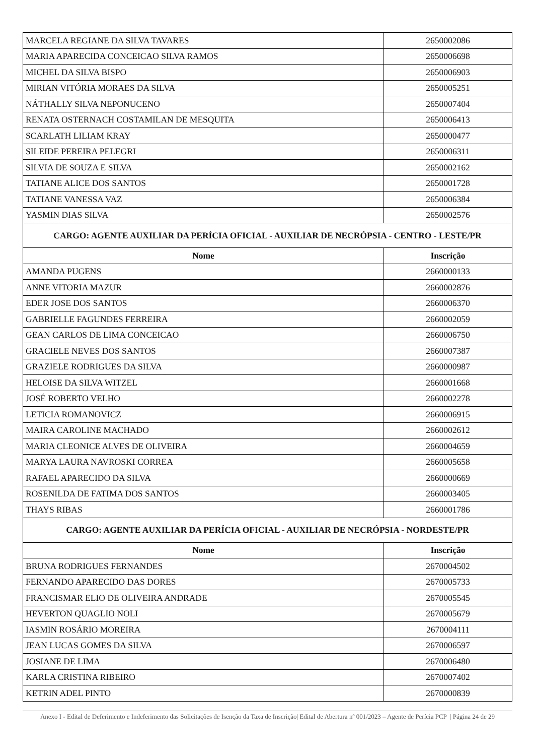| MARCELA REGIANE DA SILVA TAVARES | 2650002086 |
| MARIA APARECIDA CONCEICAO SILVA RAMOS | 2650006698 |
| MICHEL DA SILVA BISPO | 2650006903 |
| MIRIAN VITÓRIA MORAES DA SILVA | 2650005251 |
| NÁTHALLY SILVA NEPONUCENO | 2650007404 |
| RENATA OSTERNACH COSTAMILAN DE MESQUITA | 2650006413 |
| SCARLATH LILIAM KRAY | 2650000477 |
| SILEIDE PEREIRA PELEGRI | 2650006311 |
| SILVIA DE SOUZA E SILVA | 2650002162 |
| TATIANE ALICE DOS SANTOS | 2650001728 |
| TATIANE VANESSA VAZ | 2650006384 |
| YASMIN DIAS SILVA | 2650002576 |
| CARGO: AGENTE AUXILIAR DA PERÍCIA OFICIAL - AUXILIAR DE NECRÓPSIA - CENTRO - LESTE/PR | |
| Nome | Inscrição |
| AMANDA PUGENS | 2660000133 |
| ANNE VITORIA MAZUR | 2660002876 |
| EDER JOSE DOS SANTOS | 2660006370 |
| GABRIELLE FAGUNDES FERREIRA | 2660002059 |
| GEAN CARLOS DE LIMA CONCEICAO | 2660006750 |
| GRACIELE NEVES DOS SANTOS | 2660007387 |
| GRAZIELE RODRIGUES DA SILVA | 2660000987 |
| HELOISE DA SILVA WITZEL | 2660001668 |
| JOSÉ ROBERTO VELHO | 2660002278 |
| LETICIA ROMANOVICZ | 2660006915 |
| MAIRA CAROLINE MACHADO | 2660002612 |
| MARIA CLEONICE ALVES DE OLIVEIRA | 2660004659 |
| MARYA LAURA NAVROSKI CORREA | 2660005658 |
| RAFAEL APARECIDO DA SILVA | 2660000669 |
| ROSENILDA DE FATIMA DOS SANTOS | 2660003405 |
| THAYS RIBAS | 2660001786 |
| CARGO: AGENTE AUXILIAR DA PERÍCIA OFICIAL - AUXILIAR DE NECRÓPSIA - NORDESTE/PR | |
| Nome | Inscrição |
| BRUNA RODRIGUES FERNANDES | 2670004502 |
| FERNANDO APARECIDO DAS DORES | 2670005733 |
| FRANCISMAR ELIO DE OLIVEIRA ANDRADE | 2670005545 |
| HEVERTON QUAGLIO NOLI | 2670005679 |
| IASMIN ROSÁRIO MOREIRA | 2670004111 |
| JEAN LUCAS GOMES DA SILVA | 2670006597 |
| JOSIANE DE LIMA | 2670006480 |
| KARLA CRISTINA RIBEIRO | 2670007402 |
| KETRIN ADEL PINTO | 2670000839 |
Anexo I - Edital de Deferimento e Indeferimento das Solicitações de Isenção da Taxa de Inscrição| Edital de Abertura nº 001/2023 – Agente de Perícia PCP | Página 24 de 29